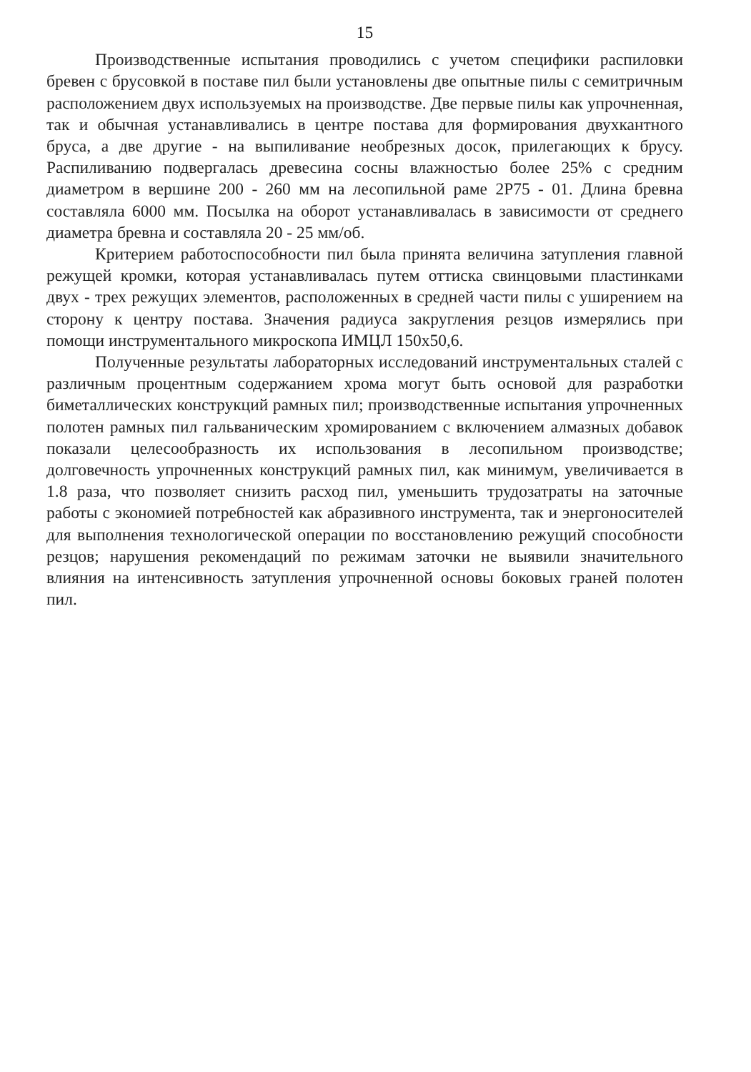15
Производственные испытания проводились с учетом специфики распиловки бревен с брусовкой в поставе пил были установлены две опытные пилы с семитричным расположением двух используемых на производстве. Две первые пилы как упрочненная, так и обычная устанавливались в центре постава для формирования двухкантного бруса, а две другие - на выпиливание необрезных досок, прилегающих к брусу. Распиливанию подвергалась древесина сосны влажностью более 25% с средним диаметром в вершине 200 - 260 мм на лесопильной раме 2Р75 - 01. Длина бревна составляла 6000 мм. Посылка на оборот устанавливалась в зависимости от среднего диаметра бревна и составляла 20 - 25 мм/об.
Критерием работоспособности пил была принята величина затупления главной режущей кромки, которая устанавливалась путем оттиска свинцовыми пластинками двух - трех режущих элементов, расположенных в средней части пилы с уширением на сторону к центру постава. Значения радиуса закругления резцов измерялись при помощи инструментального микроскопа ИМЦЛ 150х50,6.
Полученные результаты лабораторных исследований инструментальных сталей с различным процентным содержанием хрома могут быть основой для разработки биметаллических конструкций рамных пил; производственные испытания упрочненных полотен рамных пил гальваническим хромированием с включением алмазных добавок показали целесообразность их использования в лесопильном производстве; долговечность упрочненных конструкций рамных пил, как минимум, увеличивается в 1.8 раза, что позволяет снизить расход пил, уменьшить трудозатраты на заточные работы с экономией потребностей как абразивного инструмента, так и энергоносителей для выполнения технологической операции по восстановлению режущий способности резцов; нарушения рекомендаций по режимам заточки не выявили значительного влияния на интенсивность затупления упрочненной основы боковых граней полотен пил.